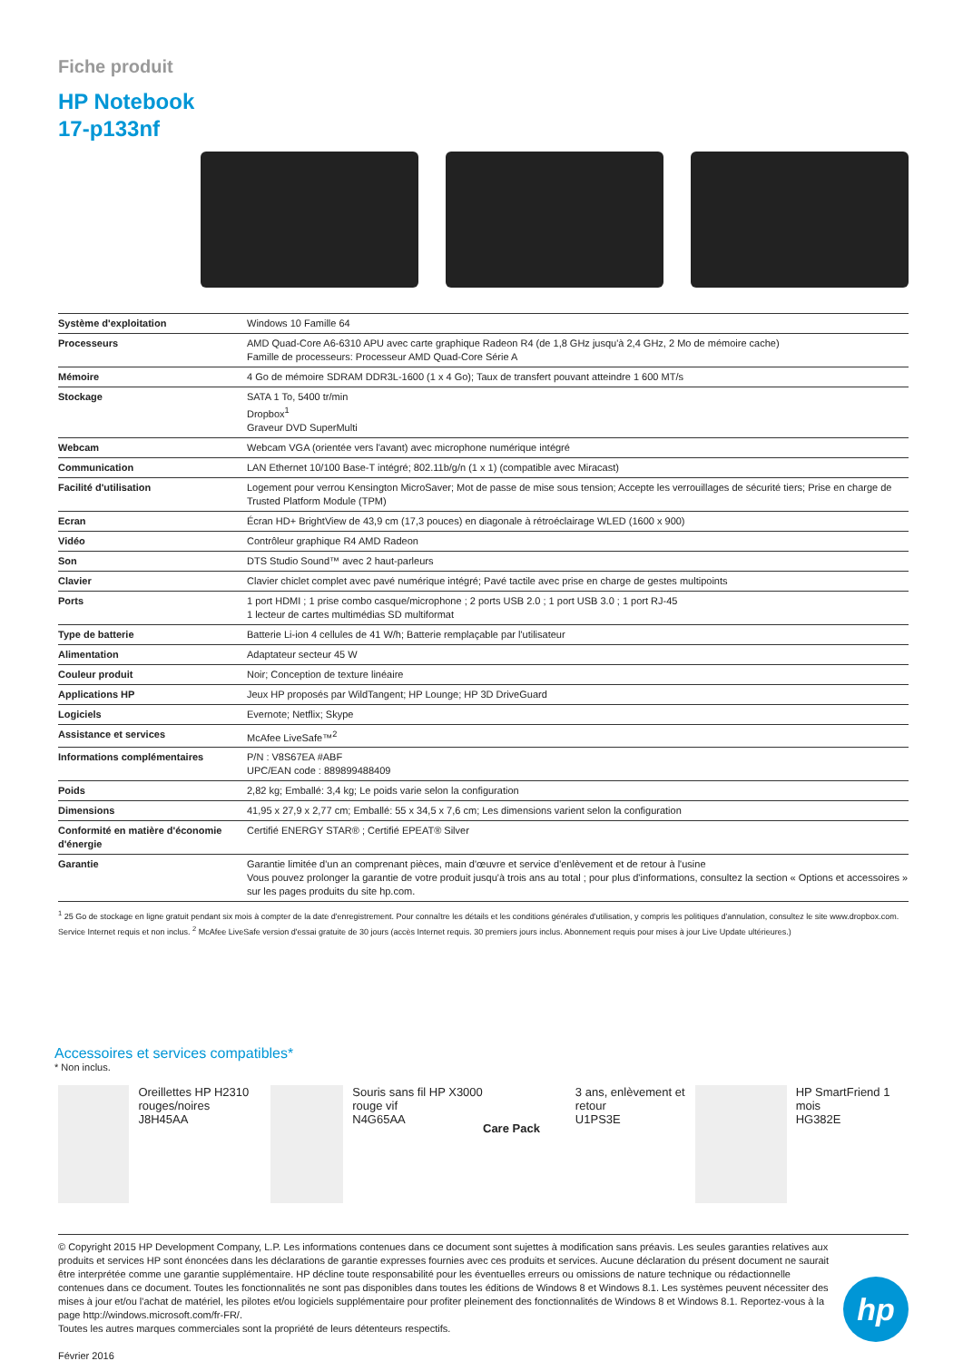Fiche produit
HP Notebook
17-p133nf
| Système d'exploitation | Windows 10 Famille 64 |
| Processeurs | AMD Quad-Core A6-6310 APU avec carte graphique Radeon R4 (de 1,8 GHz jusqu'à 2,4 GHz, 2 Mo de mémoire cache) Famille de processeurs: Processeur AMD Quad-Core Série A |
| Mémoire | 4 Go de mémoire SDRAM DDR3L-1600 (1 x 4 Go); Taux de transfert pouvant atteindre 1 600 MT/s |
| Stockage | SATA 1 To, 5400 tr/min Dropbox<sup>1</sup> Graveur DVD SuperMulti |
| Webcam | Webcam VGA (orientée vers l'avant) avec microphone numérique intégré |
| Communication | LAN Ethernet 10/100 Base-T intégré; 802.11b/g/n (1 x 1) (compatible avec Miracast) |
| Facilité d'utilisation | Logement pour verrou Kensington MicroSaver; Mot de passe de mise sous tension; Accepte les verrouillages de sécurité tiers; Prise en charge de Trusted Platform Module (TPM) |
| Ecran | Écran HD+ BrightView de 43,9 cm (17,3 pouces) en diagonale à rétroéclairage WLED (1600 x 900) |
| Vidéo | Contrôleur graphique R4 AMD Radeon |
| Son | DTS Studio Sound™ avec 2 haut-parleurs |
| Clavier | Clavier chiclet complet avec pavé numérique intégré; Pavé tactile avec prise en charge de gestes multipoints |
| Ports | 1 port HDMI ; 1 prise combo casque/microphone ; 2 ports USB 2.0 ; 1 port USB 3.0 ; 1 port RJ-45 1 lecteur de cartes multimédias SD multiformat |
| Type de batterie | Batterie Li-ion 4 cellules de 41 W/h; Batterie remplaçable par l'utilisateur |
| Alimentation | Adaptateur secteur 45 W |
| Couleur produit | Noir; Conception de texture linéaire |
| Applications HP | Jeux HP proposés par WildTangent; HP Lounge; HP 3D DriveGuard |
| Logiciels | Evernote; Netflix; Skype |
| Assistance et services | McAfee LiveSafe™<sup>2</sup> |
| Informations complémentaires | P/N : V8S67EA #ABF UPC/EAN code : 889899488409 |
| Poids | 2,82 kg; Emballé: 3,4 kg; Le poids varie selon la configuration |
| Dimensions | 41,95 x 27,9 x 2,77 cm; Emballé: 55 x 34,5 x 7,6 cm; Les dimensions varient selon la configuration |
| Conformité en matière d'économie d'énergie | Certifié ENERGY STAR® ; Certifié EPEAT® Silver |
| Garantie | Garantie limitée d'un an comprenant pièces, main d'œuvre et service d'enlèvement et de retour à l'usine Vous pouvez prolonger la garantie de votre produit jusqu'à trois ans au total ; pour plus d'informations, consultez la section « Options et accessoires » sur les pages produits du site hp.com. |
<sup>1</sup> 25 Go de stockage en ligne gratuit pendant six mois à compter de la date d'enregistrement. Pour connaître les détails et les conditions générales d'utilisation, y compris les politiques d'annulation, consultez le site www.dropbox.com. Service Internet requis et non inclus. <sup>2</sup> McAfee LiveSafe version d'essai gratuite de 30 jours (accès Internet requis. 30 premiers jours inclus. Abonnement requis pour mises à jour Live Update ultérieures.)
Accessoires et services compatibles*
* Non inclus.
Oreillettes HP H2310 rouges/noires
J8H45AA
Souris sans fil HP X3000 rouge vif
N4G65AA
Care Pack
3 ans, enlèvement et retour
U1PS3E
HP SmartFriend 1 mois
HG382E
© Copyright 2015 HP Development Company, L.P. Les informations contenues dans ce document sont sujettes à modification sans préavis. Les seules garanties relatives aux produits et services HP sont énoncées dans les déclarations de garantie expresses fournies avec ces produits et services. Aucune déclaration du présent document ne saurait être interprétée comme une garantie supplémentaire. HP décline toute responsabilité pour les éventuelles erreurs ou omissions de nature technique ou rédactionnelle contenues dans ce document. Toutes les fonctionnalités ne sont pas disponibles dans toutes les éditions de Windows 8 et Windows 8.1. Les systèmes peuvent nécessiter des mises à jour et/ou l'achat de matériel, les pilotes et/ou logiciels supplémentaire pour profiter pleinement des fonctionnalités de Windows 8 et Windows 8.1. Reportez-vous à la page http://windows.microsoft.com/fr-FR/.
Toutes les autres marques commerciales sont la propriété de leurs détenteurs respectifs.
Février 2016
hp